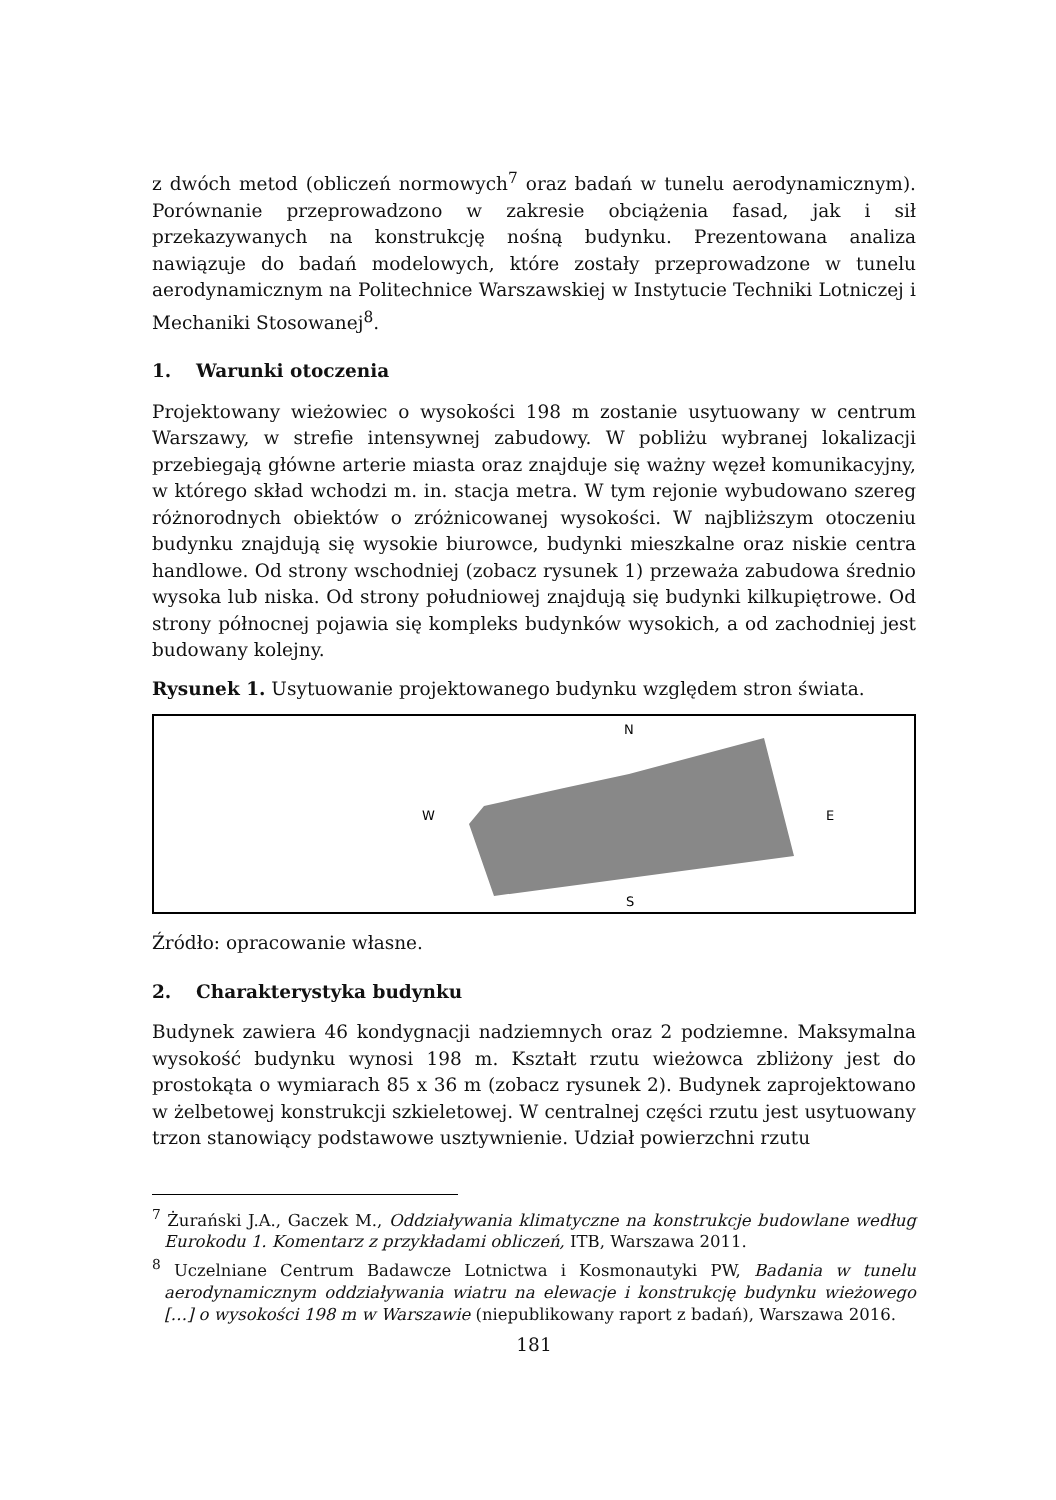z dwóch metod (obliczeń normowych<sup>7</sup> oraz badań w tunelu aerodynamicznym). Porównanie przeprowadzono w zakresie obciążenia fasad, jak i sił przekazywanych na konstrukcję nośną budynku. Prezentowana analiza nawiązuje do badań modelowych, które zostały przeprowadzone w tunelu aerodynamicznym na Politechnice Warszawskiej w Instytucie Techniki Lotniczej i Mechaniki Stosowanej<sup>8</sup>.
1. Warunki otoczenia
Projektowany wieżowiec o wysokości 198 m zostanie usytuowany w centrum Warszawy, w strefie intensywnej zabudowy. W pobliżu wybranej lokalizacji przebiegają główne arterie miasta oraz znajduje się ważny węzeł komunikacyjny, w którego skład wchodzi m. in. stacja metra. W tym rejonie wybudowano szereg różnorodnych obiektów o zróżnicowanej wysokości. W najbliższym otoczeniu budynku znajdują się wysokie biurowce, budynki mieszkalne oraz niskie centra handlowe. Od strony wschodniej (zobacz rysunek 1) przeważa zabudowa średnio wysoka lub niska. Od strony południowej znajdują się budynki kilkupiętrowe. Od strony północnej pojawia się kompleks budynków wysokich, a od zachodniej jest budowany kolejny.
Rysunek 1. Usytuowanie projektowanego budynku względem stron świata.
N
W
E
S
Źródło: opracowanie własne.
2. Charakterystyka budynku
Budynek zawiera 46 kondygnacji nadziemnych oraz 2 podziemne. Maksymalna wysokość budynku wynosi 198 m. Kształt rzutu wieżowca zbliżony jest do prostokąta o wymiarach 85 x 36 m (zobacz rysunek 2). Budynek zaprojektowano w żelbetowej konstrukcji szkieletowej. W centralnej części rzutu jest usytuowany trzon stanowiący podstawowe usztywnienie. Udział powierzchni rzutu
<sup>7</sup> Żurański J.A., Gaczek M., Oddziaływania klimatyczne na konstrukcje budowlane według Eurokodu 1. Komentarz z przykładami obliczeń, ITB, Warszawa 2011.
<sup>8</sup> Uczelniane Centrum Badawcze Lotnictwa i Kosmonautyki PW, Badania w tunelu aerodynamicznym oddziaływania wiatru na elewacje i konstrukcję budynku wieżowego […] o wysokości 198 m w Warszawie (niepublikowany raport z badań), Warszawa 2016.
181